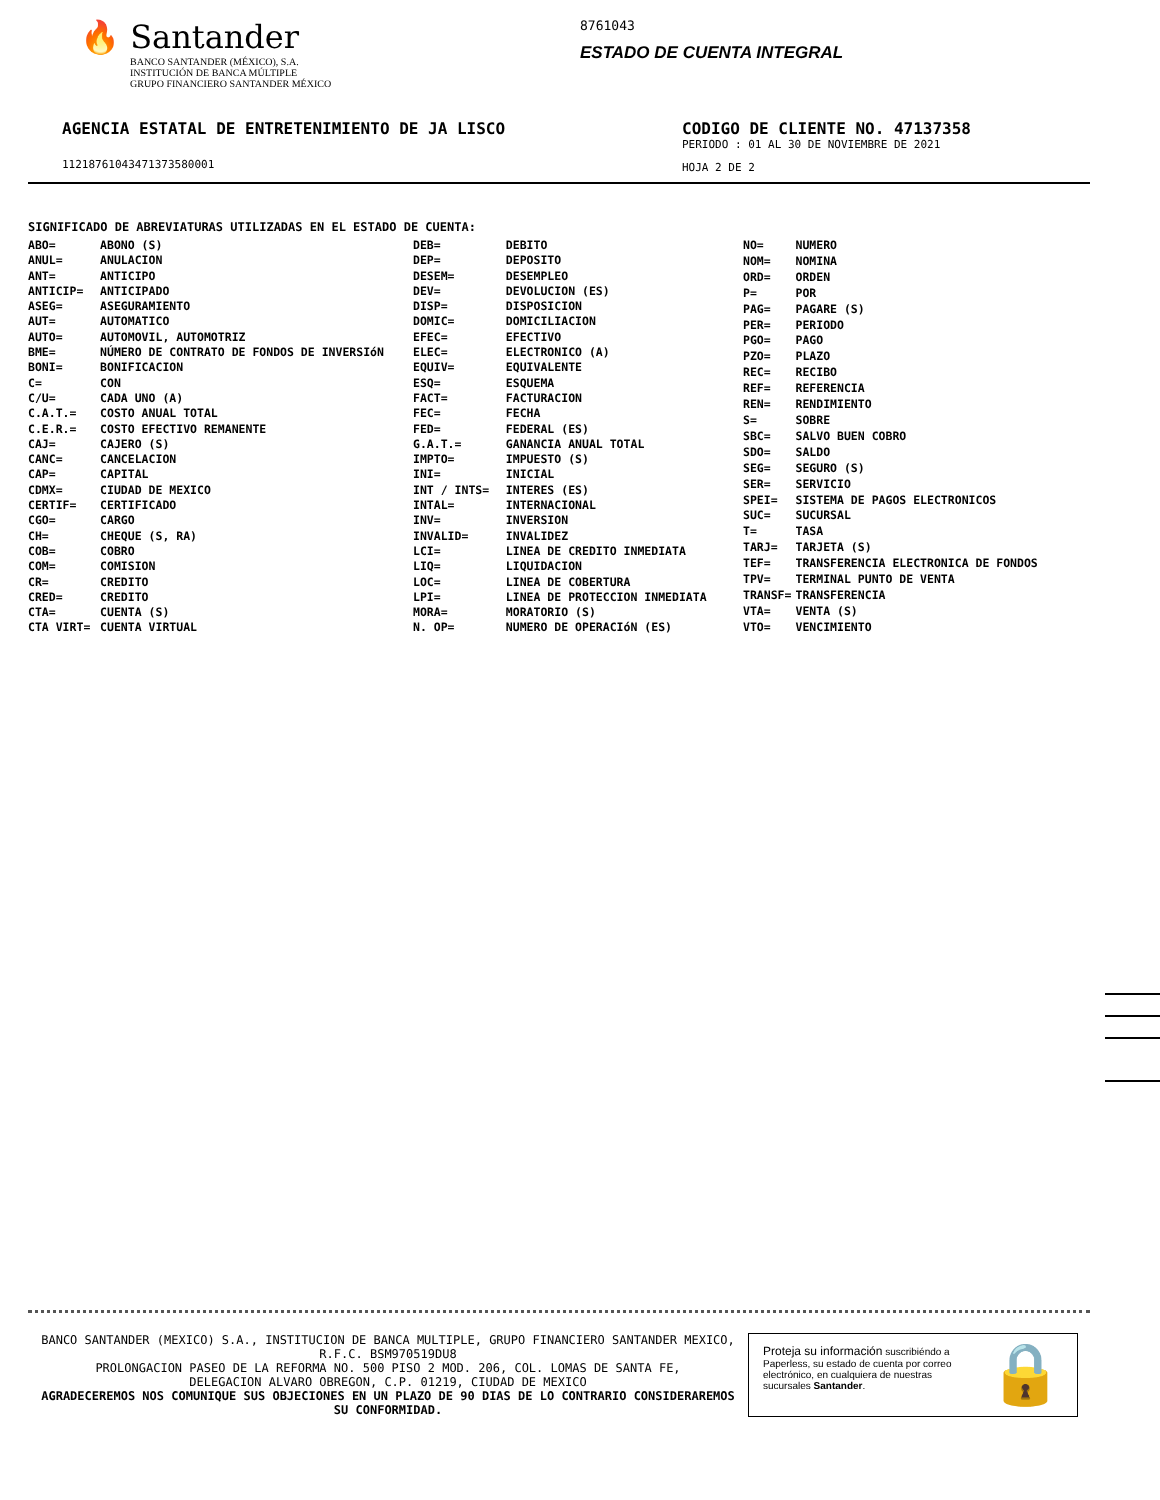🔥 Santander
BANCO SANTANDER (MÉXICO), S.A.
INSTITUCIÓN DE BANCA MÚLTIPLE
GRUPO FINANCIERO SANTANDER MÉXICO
8761043
ESTADO DE CUENTA INTEGRAL
AGENCIA ESTATAL DE ENTRETENIMIENTO DE JA LISCO
11218761043471373580001
CODIGO DE CLIENTE NO. 47137358
PERIODO : 01 AL 30 DE NOVIEMBRE DE 2021
HOJA 2 DE 2
SIGNIFICADO DE ABREVIATURAS UTILIZADAS EN EL ESTADO DE CUENTA:
| ABO= | ABONO (S) |
| ANUL= | ANULACION |
| ANT= | ANTICIPO |
| ANTICIP= | ANTICIPADO |
| ASEG= | ASEGURAMIENTO |
| AUT= | AUTOMATICO |
| AUTO= | AUTOMOVIL, AUTOMOTRIZ |
| BME= | NÚMERO DE CONTRATO DE FONDOS DE INVERSIóN |
| BONI= | BONIFICACION |
| C= | CON |
| C/U= | CADA UNO (A) |
| C.A.T.= | COSTO ANUAL TOTAL |
| C.E.R.= | COSTO EFECTIVO REMANENTE |
| CAJ= | CAJERO (S) |
| CANC= | CANCELACION |
| CAP= | CAPITAL |
| CDMX= | CIUDAD DE MEXICO |
| CERTIF= | CERTIFICADO |
| CGO= | CARGO |
| CH= | CHEQUE (S, RA) |
| COB= | COBRO |
| COM= | COMISION |
| CR= | CREDITO |
| CRED= | CREDITO |
| CTA= | CUENTA (S) |
| CTA VIRT= | CUENTA VIRTUAL |
| DEB= | DEBITO |
| DEP= | DEPOSITO |
| DESEM= | DESEMPLEO |
| DEV= | DEVOLUCION (ES) |
| DISP= | DISPOSICION |
| DOMIC= | DOMICILIACION |
| EFEC= | EFECTIVO |
| ELEC= | ELECTRONICO (A) |
| EQUIV= | EQUIVALENTE |
| ESQ= | ESQUEMA |
| FACT= | FACTURACION |
| FEC= | FECHA |
| FED= | FEDERAL (ES) |
| G.A.T.= | GANANCIA ANUAL TOTAL |
| IMPTO= | IMPUESTO (S) |
| INI= | INICIAL |
| INT / INTS= | INTERES (ES) |
| INTAL= | INTERNACIONAL |
| INV= | INVERSION |
| INVALID= | INVALIDEZ |
| LCI= | LINEA DE CREDITO INMEDIATA |
| LIQ= | LIQUIDACION |
| LOC= | LINEA DE COBERTURA |
| LPI= | LINEA DE PROTECCION INMEDIATA |
| MORA= | MORATORIO (S) |
| N. OP= | NUMERO DE OPERACIóN (ES) |
| NO= | NUMERO |
| NOM= | NOMINA |
| ORD= | ORDEN |
| P= | POR |
| PAG= | PAGARE (S) |
| PER= | PERIODO |
| PGO= | PAGO |
| PZO= | PLAZO |
| REC= | RECIBO |
| REF= | REFERENCIA |
| REN= | RENDIMIENTO |
| S= | SOBRE |
| SBC= | SALVO BUEN COBRO |
| SDO= | SALDO |
| SEG= | SEGURO (S) |
| SER= | SERVICIO |
| SPEI= | SISTEMA DE PAGOS ELECTRONICOS |
| SUC= | SUCURSAL |
| T= | TASA |
| TARJ= | TARJETA (S) |
| TEF= | TRANSFERENCIA ELECTRONICA DE FONDOS |
| TPV= | TERMINAL PUNTO DE VENTA |
| TRANSF= | TRANSFERENCIA |
| VTA= | VENTA (S) |
| VTO= | VENCIMIENTO |
BANCO SANTANDER (MEXICO) S.A., INSTITUCION DE BANCA MULTIPLE, GRUPO FINANCIERO SANTANDER MEXICO,
R.F.C. BSM970519DU8
PROLONGACION PASEO DE LA REFORMA NO. 500 PISO 2 MOD. 206, COL. LOMAS DE SANTA FE,
DELEGACION ALVARO OBREGON, C.P. 01219, CIUDAD DE MEXICO
AGRADECEREMOS NOS COMUNIQUE SUS OBJECIONES EN UN PLAZO DE 90 DIAS DE LO CONTRARIO CONSIDERAREMOS
SU CONFORMIDAD.
Proteja su información suscribiéndo a Paperless, su estado de cuenta por correo electrónico, en cualquiera de nuestras sucursales Santander.
🔒